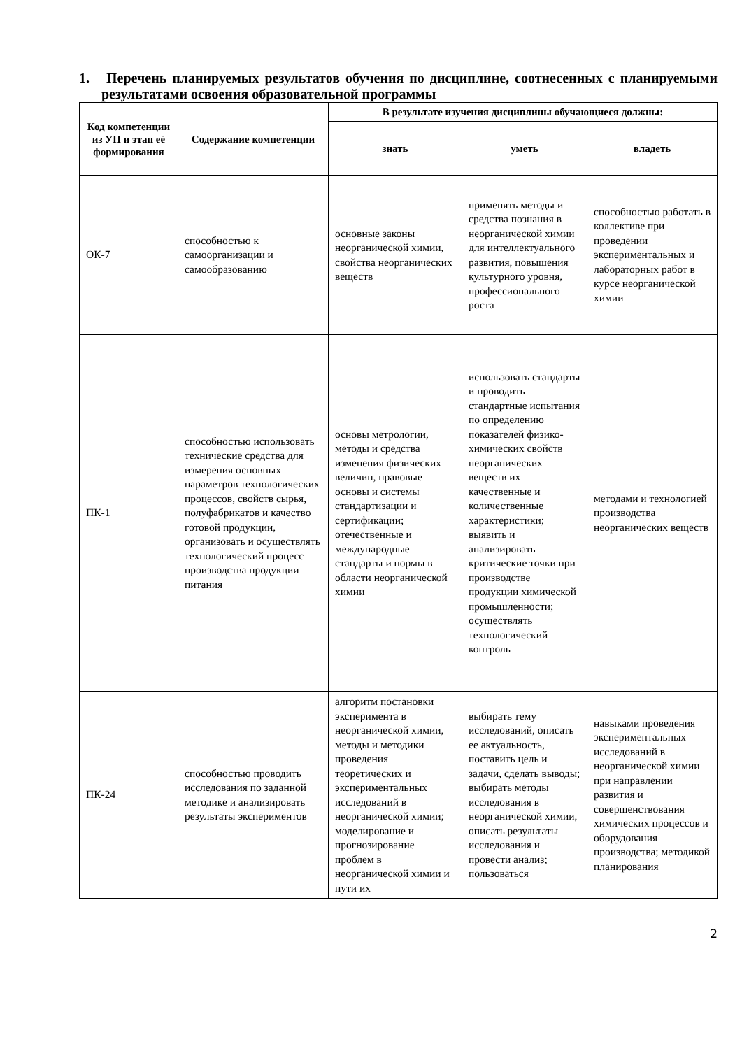1. Перечень планируемых результатов обучения по дисциплине, соотнесенных с планируемыми результатами освоения образовательной программы
| Код компетенции из УП и этап её формирования | Содержание компетенции | В результате изучения дисциплины обучающиеся должны: | | |
| --- | --- | --- | --- | --- |
| | | знать | уметь | владеть |
| ОК-7 | способностью к самоорганизации и самообразованию | основные законы неорганической химии, свойства неорганических веществ | применять методы и средства познания в неорганической химии для интеллектуального развития, повышения культурного уровня, профессионального роста | способностью работать в коллективе при проведении экспериментальных и лабораторных работ в курсе неорганической химии |
| ПК-1 | способностью использовать технические средства для измерения основных параметров технологических процессов, свойств сырья, полуфабрикатов и качество готовой продукции, организовать и осуществлять технологический процесс производства продукции питания | основы метрологии, методы и средства изменения физических величин, правовые основы и системы стандартизации и сертификации; отечественные и международные стандарты и нормы в области неорганической химии | использовать стандарты и проводить стандартные испытания по определению показателей физико-химических свойств неорганических веществ их качественные и количественные характеристики; выявить и анализировать критические точки при производстве продукции химической промышленности; осуществлять технологический контроль | методами и технологией производства неорганических веществ |
| ПК-24 | способностью проводить исследования по заданной методике и анализировать результаты экспериментов | алгоритм постановки эксперимента в неорганической химии, методы и методики проведения теоретических и экспериментальных исследований в неорганической химии; моделирование и прогнозирование проблем в неорганической химии и пути их | выбирать тему исследований, описать ее актуальность, поставить цель и задачи, сделать выводы; выбирать методы исследования в неорганической химии, описать результаты исследования и провести анализ; пользоваться | навыками проведения экспериментальных исследований в неорганической химии при направлении развития и совершенствования химических процессов и оборудования производства; методикой планирования |
2